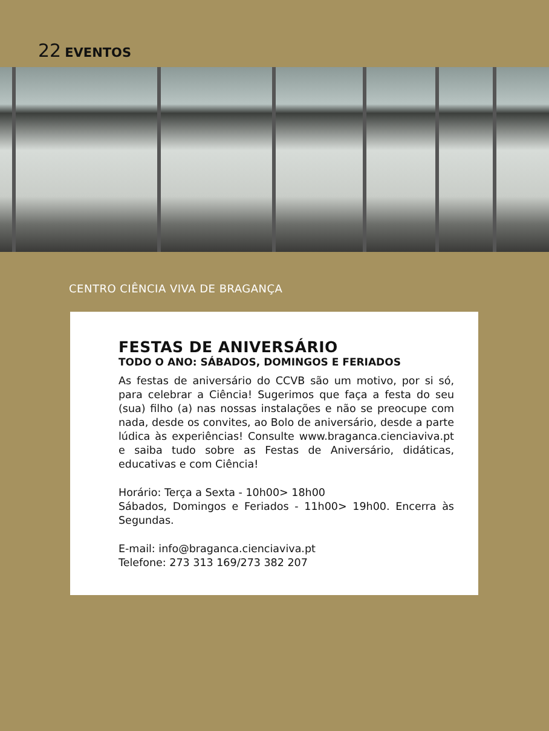22 EVENTOS
CENTRO CIÊNCIA VIVA DE BRAGANÇA
FESTAS DE ANIVERSÁRIO
TODO O ANO: SÁBADOS, DOMINGOS E FERIADOS
As festas de aniversário do CCVB são um motivo, por si só, para celebrar a Ciência! Sugerimos que faça a festa do seu (sua) filho (a) nas nossas instalações e não se preocupe com nada, desde os convites, ao Bolo de aniversário, desde a parte lúdica às experiências! Consulte www.braganca.cienciaviva.pt e saiba tudo sobre as Festas de Aniversário, didáticas, educativas e com Ciência!
Horário: Terça a Sexta - 10h00> 18h00
Sábados, Domingos e Feriados - 11h00> 19h00. Encerra às Segundas.
E-mail: info@braganca.cienciaviva.pt
Telefone: 273 313 169/273 382 207